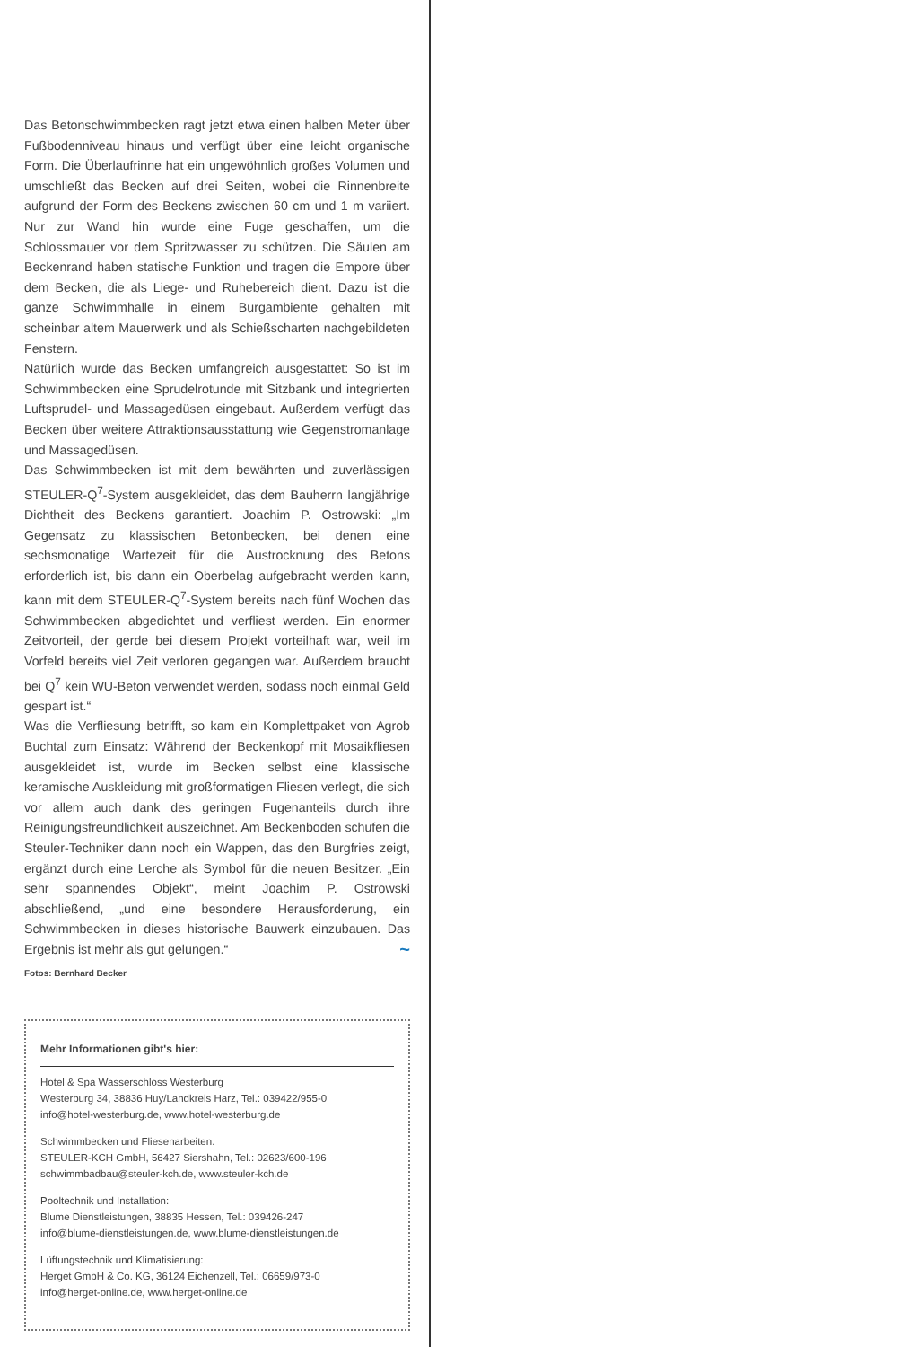Das Betonschwimmbecken ragt jetzt etwa einen halben Meter über Fußbodenniveau hinaus und verfügt über eine leicht organische Form. Die Überlaufrinne hat ein ungewöhnlich großes Volumen und umschließt das Becken auf drei Seiten, wobei die Rinnenbreite aufgrund der Form des Beckens zwischen 60 cm und 1 m variiert. Nur zur Wand hin wurde eine Fuge geschaffen, um die Schlossmauer vor dem Spritzwasser zu schützen. Die Säulen am Beckenrand haben statische Funktion und tragen die Empore über dem Becken, die als Liege- und Ruhebereich dient. Dazu ist die ganze Schwimmhalle in einem Burgambiente gehalten mit scheinbar altem Mauerwerk und als Schießscharten nachgebildeten Fenstern.
Natürlich wurde das Becken umfangreich ausgestattet: So ist im Schwimmbecken eine Sprudelrotunde mit Sitzbank und integrierten Luftsprudel- und Massagedüsen eingebaut. Außerdem verfügt das Becken über weitere Attraktionsausstattung wie Gegenstromanlage und Massagedüsen.
Das Schwimmbecken ist mit dem bewährten und zuverlässigen STEULER-Q<sup>7</sup>-System ausgekleidet, das dem Bauherrn langjährige Dichtheit des Beckens garantiert. Joachim P. Ostrowski: „Im Gegensatz zu klassischen Betonbecken, bei denen eine sechsmonatige Wartezeit für die Austrocknung des Betons erforderlich ist, bis dann ein Oberbelag aufgebracht werden kann, kann mit dem STEULER-Q<sup>7</sup>-System bereits nach fünf Wochen das Schwimmbecken abgedichtet und verfliest werden. Ein enormer Zeitvorteil, der gerde bei diesem Projekt vorteilhaft war, weil im Vorfeld bereits viel Zeit verloren gegangen war. Außerdem braucht bei Q<sup>7</sup> kein WU-Beton verwendet werden, sodass noch einmal Geld gespart ist.“
Was die Verfliesung betrifft, so kam ein Komplettpaket von Agrob Buchtal zum Einsatz: Während der Beckenkopf mit Mosaikfliesen ausgekleidet ist, wurde im Becken selbst eine klassische keramische Auskleidung mit großformatigen Fliesen verlegt, die sich vor allem auch dank des geringen Fugenanteils durch ihre Reinigungsfreundlichkeit auszeichnet. Am Beckenboden schufen die Steuler-Techniker dann noch ein Wappen, das den Burgfries zeigt, ergänzt durch eine Lerche als Symbol für die neuen Besitzer. „Ein sehr spannendes Objekt“, meint Joachim P. Ostrowski abschließend, „und eine besondere Herausforderung, ein Schwimmbecken in dieses historische Bauwerk einzubauen. Das Ergebnis ist mehr als gut gelungen.“ ~
Fotos: Bernhard Becker
Mehr Informationen gibt's hier:
Hotel & Spa Wasserschloss Westerburg
Westerburg 34, 38836 Huy/Landkreis Harz, Tel.: 039422/955-0
info@hotel-westerburg.de, www.hotel-westerburg.de
Schwimmbecken und Fliesenarbeiten:
STEULER-KCH GmbH, 56427 Siershahn, Tel.: 02623/600-196
schwimmbadbau@steuler-kch.de, www.steuler-kch.de
Pooltechnik und Installation:
Blume Dienstleistungen, 38835 Hessen, Tel.: 039426-247
info@blume-dienstleistungen.de, www.blume-dienstleistungen.de
Lüftungstechnik und Klimatisierung:
Herget GmbH & Co. KG, 36124 Eichenzell, Tel.: 06659/973-0
info@herget-online.de, www.herget-online.de